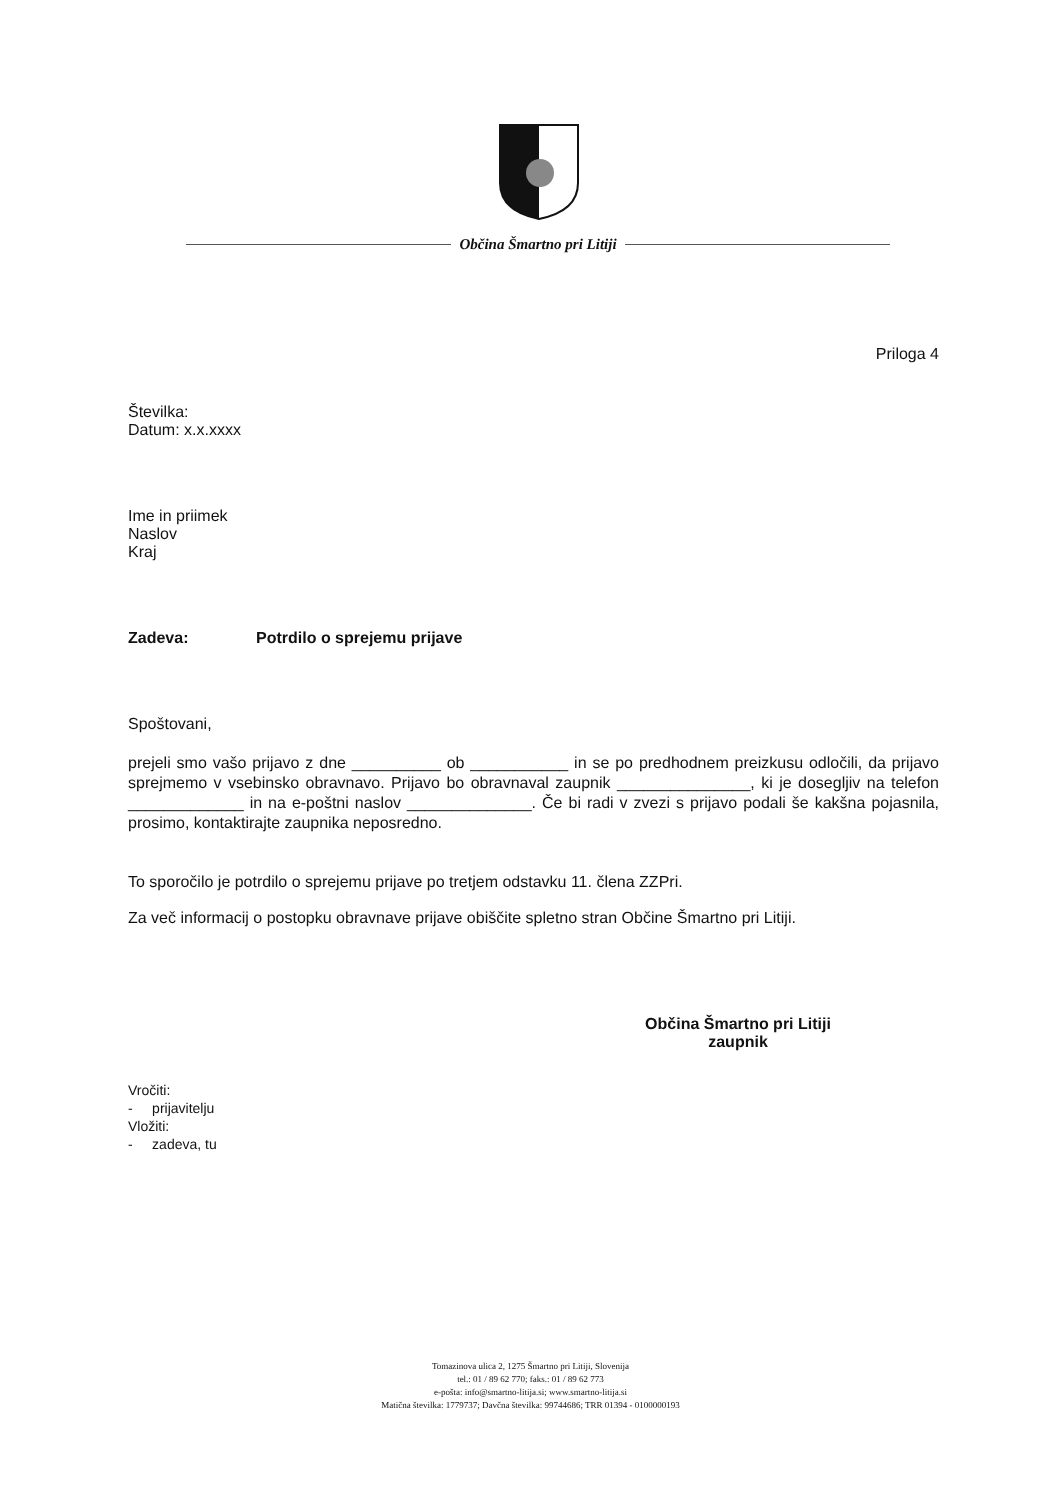Občina Šmartno pri Litiji
Priloga 4
Številka:
Datum: x.x.xxxx
Ime in priimek
Naslov
Kraj
Zadeva: Potrdilo o sprejemu prijave
Spoštovani,
prejeli smo vašo prijavo z dne __________ ob ___________ in se po predhodnem preizkusu odločili, da prijavo sprejmemo v vsebinsko obravnavo. Prijavo bo obravnaval zaupnik _______________, ki je dosegljiv na telefon _____________ in na e-poštni naslov ______________. Če bi radi v zvezi s prijavo podali še kakšna pojasnila, prosimo, kontaktirajte zaupnika neposredno.
To sporočilo je potrdilo o sprejemu prijave po tretjem odstavku 11. člena ZZPri.
Za več informacij o postopku obravnave prijave obiščite spletno stran Občine Šmartno pri Litiji.
Občina Šmartno pri Litiji
zaupnik
Vročiti:
- prijavitelju
Vložiti:
- zadeva, tu
Tomazinova ulica 2, 1275 Šmartno pri Litiji, Slovenija
tel.: 01 / 89 62 770; faks.: 01 / 89 62 773
e-pošta: info@smartno-litija.si; www.smartno-litija.si
Matična številka: 1779737; Davčna številka: 99744686; TRR 01394 - 0100000193